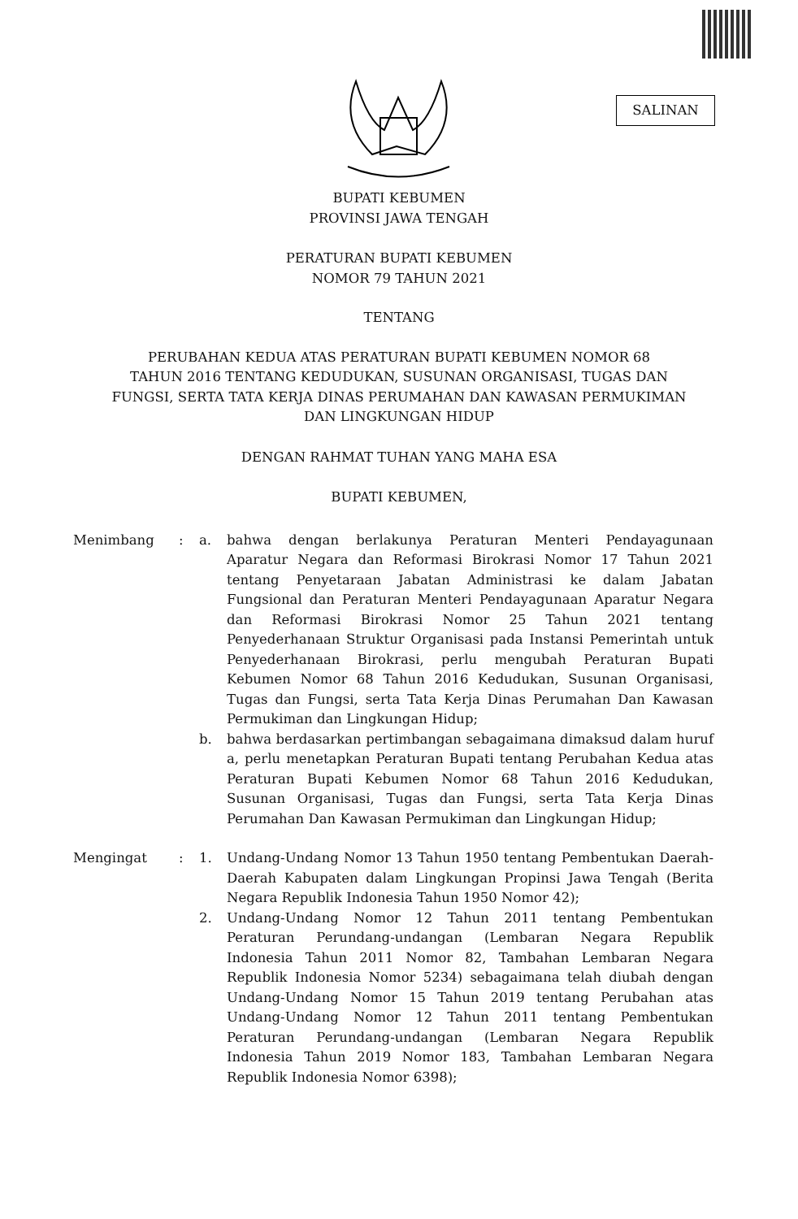SALINAN
BUPATI KEBUMEN
PROVINSI JAWA TENGAH
PERATURAN BUPATI KEBUMEN
NOMOR 79 TAHUN 2021
TENTANG
PERUBAHAN KEDUA ATAS PERATURAN BUPATI KEBUMEN NOMOR 68
TAHUN 2016 TENTANG KEDUDUKAN, SUSUNAN ORGANISASI, TUGAS DAN
FUNGSI, SERTA TATA KERJA DINAS PERUMAHAN DAN KAWASAN PERMUKIMAN
DAN LINGKUNGAN HIDUP
DENGAN RAHMAT TUHAN YANG MAHA ESA
BUPATI KEBUMEN,
Menimbang : a. bahwa dengan berlakunya Peraturan Menteri Pendayagunaan Aparatur Negara dan Reformasi Birokrasi Nomor 17 Tahun 2021 tentang Penyetaraan Jabatan Administrasi ke dalam Jabatan Fungsional dan Peraturan Menteri Pendayagunaan Aparatur Negara dan Reformasi Birokrasi Nomor 25 Tahun 2021 tentang Penyederhanaan Struktur Organisasi pada Instansi Pemerintah untuk Penyederhanaan Birokrasi, perlu mengubah Peraturan Bupati Kebumen Nomor 68 Tahun 2016 Kedudukan, Susunan Organisasi, Tugas dan Fungsi, serta Tata Kerja Dinas Perumahan Dan Kawasan Permukiman dan Lingkungan Hidup;
b. bahwa berdasarkan pertimbangan sebagaimana dimaksud dalam huruf a, perlu menetapkan Peraturan Bupati tentang Perubahan Kedua atas Peraturan Bupati Kebumen Nomor 68 Tahun 2016 Kedudukan, Susunan Organisasi, Tugas dan Fungsi, serta Tata Kerja Dinas Perumahan Dan Kawasan Permukiman dan Lingkungan Hidup;
Mengingat : 1. Undang-Undang Nomor 13 Tahun 1950 tentang Pembentukan Daerah-Daerah Kabupaten dalam Lingkungan Propinsi Jawa Tengah (Berita Negara Republik Indonesia Tahun 1950 Nomor 42);
2. Undang-Undang Nomor 12 Tahun 2011 tentang Pembentukan Peraturan Perundang-undangan (Lembaran Negara Republik Indonesia Tahun 2011 Nomor 82, Tambahan Lembaran Negara Republik Indonesia Nomor 5234) sebagaimana telah diubah dengan Undang-Undang Nomor 15 Tahun 2019 tentang Perubahan atas Undang-Undang Nomor 12 Tahun 2011 tentang Pembentukan Peraturan Perundang-undangan (Lembaran Negara Republik Indonesia Tahun 2019 Nomor 183, Tambahan Lembaran Negara Republik Indonesia Nomor 6398);